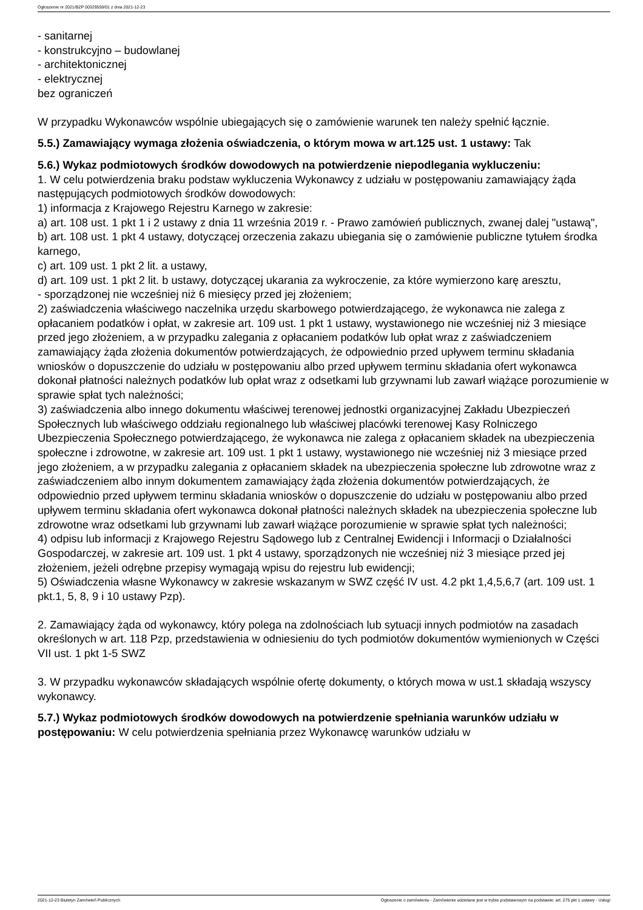Ogłoszenie nr 2021/BZP 00329559/01 z dnia 2021-12-23
- sanitarnej
- konstrukcyjno – budowlanej
- architektonicznej
- elektrycznej
bez ograniczeń
W przypadku Wykonawców wspólnie ubiegających się o zamówienie warunek ten należy spełnić łącznie.
5.5.) Zamawiający wymaga złożenia oświadczenia, o którym mowa w art.125 ust. 1 ustawy: Tak
5.6.) Wykaz podmiotowych środków dowodowych na potwierdzenie niepodlegania wykluczeniu:
1. W celu potwierdzenia braku podstaw wykluczenia Wykonawcy z udziału w postępowaniu zamawiający żąda następujących podmiotowych środków dowodowych:
1) informacja z Krajowego Rejestru Karnego w zakresie:
a) art. 108 ust. 1 pkt 1 i 2 ustawy z dnia 11 września 2019 r. - Prawo zamówień publicznych, zwanej dalej "ustawą",
b) art. 108 ust. 1 pkt 4 ustawy, dotyczącej orzeczenia zakazu ubiegania się o zamówienie publiczne tytułem środka karnego,
c) art. 109 ust. 1 pkt 2 lit. a ustawy,
d) art. 109 ust. 1 pkt 2 lit. b ustawy, dotyczącej ukarania za wykroczenie, za które wymierzono karę aresztu,
- sporządzonej nie wcześniej niż 6 miesięcy przed jej złożeniem;
2) zaświadczenia właściwego naczelnika urzędu skarbowego potwierdzającego, że wykonawca nie zalega z opłacaniem podatków i opłat, w zakresie art. 109 ust. 1 pkt 1 ustawy, wystawionego nie wcześniej niż 3 miesiące przed jego złożeniem, a w przypadku zalegania z opłacaniem podatków lub opłat wraz z zaświadczeniem zamawiający żąda złożenia dokumentów potwierdzających, że odpowiednio przed upływem terminu składania wniosków o dopuszczenie do udziału w postępowaniu albo przed upływem terminu składania ofert wykonawca dokonał płatności należnych podatków lub opłat wraz z odsetkami lub grzywnami lub zawarł wiążące porozumienie w sprawie spłat tych należności;
3) zaświadczenia albo innego dokumentu właściwej terenowej jednostki organizacyjnej Zakładu Ubezpieczeń Społecznych lub właściwego oddziału regionalnego lub właściwej placówki terenowej Kasy Rolniczego Ubezpieczenia Społecznego potwierdzającego, że wykonawca nie zalega z opłacaniem składek na ubezpieczenia społeczne i zdrowotne, w zakresie art. 109 ust. 1 pkt 1 ustawy, wystawionego nie wcześniej niż 3 miesiące przed jego złożeniem, a w przypadku zalegania z opłacaniem składek na ubezpieczenia społeczne lub zdrowotne wraz z zaświadczeniem albo innym dokumentem zamawiający żąda złożenia dokumentów potwierdzających, że odpowiednio przed upływem terminu składania wniosków o dopuszczenie do udziału w postępowaniu albo przed upływem terminu składania ofert wykonawca dokonał płatności należnych składek na ubezpieczenia społeczne lub zdrowotne wraz odsetkami lub grzywnami lub zawarł wiążące porozumienie w sprawie spłat tych należności;
4) odpisu lub informacji z Krajowego Rejestru Sądowego lub z Centralnej Ewidencji i Informacji o Działalności Gospodarczej, w zakresie art. 109 ust. 1 pkt 4 ustawy, sporządzonych nie wcześniej niż 3 miesiące przed jej złożeniem, jeżeli odrębne przepisy wymagają wpisu do rejestru lub ewidencji;
5) Oświadczenia własne Wykonawcy w zakresie wskazanym w SWZ część IV ust. 4.2 pkt 1,4,5,6,7 (art. 109 ust. 1 pkt.1, 5, 8, 9 i 10 ustawy Pzp).
2. Zamawiający żąda od wykonawcy, który polega na zdolnościach lub sytuacji innych podmiotów na zasadach określonych w art. 118 Pzp, przedstawienia w odniesieniu do tych podmiotów dokumentów wymienionych w Części VII ust. 1 pkt 1-5 SWZ
3. W przypadku wykonawców składających wspólnie ofertę dokumenty, o których mowa w ust.1 składają wszyscy wykonawcy.
5.7.) Wykaz podmiotowych środków dowodowych na potwierdzenie spełniania warunków udziału w postępowaniu: W celu potwierdzenia spełniania przez Wykonawcę warunków udziału w
2021-12-23 Biuletyn Zamówień Publicznych Ogłoszenie o zamówieniu - Zamówienie udzielane jest w trybie podstawowym na podstawie: art. 275 pkt 1 ustawy - Usługi